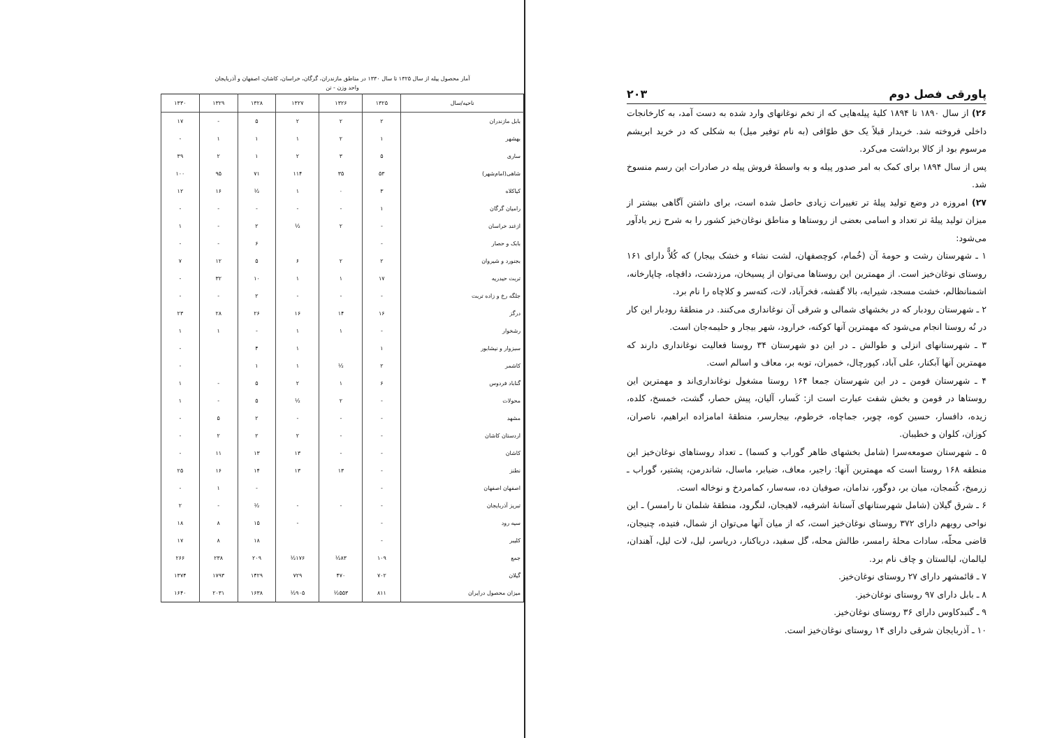آمار محصول پیله از سال ۱۳۲۵ تا سال ۱۳۳۰ در مناطق مازندران، گرگان، خراسان، کاشان، اصفهان و آذربایجان
واحد وزن - تن
| ناحیه/سال | ۱۳۲۵ | ۱۳۲۶ | ۱۳۲۷ | ۱۳۲۸ | ۱۳۲۹ | ۱۳۳۰ |
| --- | --- | --- | --- | --- | --- | --- |
| بابل مازندران | ۲ | ۲ | ۲ | ۵ | - | ۱۷ |
| بهشهر | ۱ | ۲ | ۱ | ۱ | ۱ | - |
| ساری | ۵ | ۳ | ۲ | ۱ | ۲ | ۳۹ |
| شاهی(امام‌شهر) | ۵۳ | ۳۵ | ۱۱۴ | ۷۱ | ۹۵ | ۱۰۰ |
| کیاکلاه | ۳ | ۰ | ۱ | ½ | ۱۶ | ۱۲ |
| رامیان گرگان | ۱ | - | - | - | - | - |
| ازغند خراسان | - | ۲ | ½ | ۲ | - | ۱ |
| بابک و حصار | - | | | ۶ | - | - |
| بجنورد و شیروان | ۲ | ۲ | ۶ | ۵ | ۱۲ | ۷ |
| تربت حیدریه | ۱۷ | ۱ | ۱ | ۱۰ | ۳۲ | - |
| جلگه رخ و زاده تربت | - | - | - | ۲ | - | - |
| درگز | ۱۶ | ۱۴ | ۱۶ | ۲۶ | ۲۸ | ۲۳ |
| رشخوار | - | ۱ | ۱ | - | ۱ | ۱ |
| سبزوار و نیشابور | ۱ | | ۱ | ۴ | | - |
| کاشمر | ۲ | ½ | ۱ | ۱ | | - |
| گناباد فردوس | ۶ | ۱ | ۲ | ۵ | - | ۱ |
| محولات | - | ۲ | ½ | ۵ | - | ۱ |
| مشهد | - | - | - | ۲ | ۵ | - |
| اردستان کاشان | - | - | ۲ | ۲ | ۲ | - |
| کاشان | - | - | ۱۳ | ۱۳ | ۱۱ | - |
| نطنز | - | ۱۳ | ۱۳ | ۱۴ | ۱۶ | ۲۵ |
| اصفهان اصفهان | - | | | - | ۱ | - |
| تبریز آذربایجان | - | - | - | ½ | - | ۲ |
| سیه رود | - | | - | ۱۵ | ۸ | ۱۸ |
| کلیبر | - | | | ۱۸ | ۸ | ۱۷ |
| جمع | ۱۰۹ | ۸۳½ | ۱۷۶½ | ۲۰۹ | ۲۳۸ | ۲۶۶ |
| گیلان | ۷۰۲ | ۴۷۰ | ۷۲۹ | ۱۴۲۹ | ۱۷۹۳ | ۱۳۷۴ |
| میزان محصول درایران | ۸۱۱ | ۵۵۳½ | ۹۰۵½ | ۱۶۳۸ | ۲۰۳۱ | ۱۶۴۰ |
پاورقی فصل دوم ۲۰۳
۲۶) از سال ۱۸۹۰ تا ۱۸۹۴ کلیهٔ پیله‌هایی که از تخم نوغانهای وارد شده به دست آمد، به کارخانجات داخلی فروخته شد. خریدار قبلاً یک حق طوّافی (به نام توفیر میل) به شکلی که در خرید ابریشم مرسوم بود از کالا برداشت می‌کرد.
پس از سال ۱۸۹۴ برای کمک به امر صدور پیله و به واسطهٔ فروش پیله در صادرات این رسم منسوخ شد.
۲۷) امروزه در وضع تولید پیلهٔ تر تغییرات زیادی حاصل شده است، برای داشتن آگاهی بیشتر از میزان تولید پیلهٔ تر تعداد و اسامی بعضی از روستاها و مناطق نوغان‌خیز کشور را به شرح زیر یادآور می‌شود:
۱ ـ شهرستان رشت و حومهٔ آن (خُمام، کوچصفهان، لشت نشاء و خشک بیجار) که کُلاًّ دارای ۱۶۱ روستای نوغان‌خیز است. از مهمترین این روستاها می‌توان از پسیخان، مرزدشت، دافچاه، چاپارخانه، اشمنانظالم، خشت مسجد، شیرایه، بالا گفشه، فخرآباد، لات، کته‌سر و کلاچاه را نام برد.
۲ ـ شهرستان رودبار که در بخشهای شمالی و شرقی آن نوغانداری می‌کنند. در منطقهٔ رودبار این کار در نُه روستا انجام می‌شود که مهمترین آنها کوکنه، خرارود، شهر بیجار و حلیمه‌جان است.
۳ ـ شهرستانهای انزلی و طوالش ـ در این دو شهرستان ۳۴ روستا فعالیت نوغانداری دارند که مهمترین آنها آبکنار، علی آباد، کپورچال، خمیران، توبه بر، معاف و اسالم است.
۴ ـ شهرستان فومن ـ در این شهرستان جمعا ۱۶۴ روستا مشغول نوغانداری‌اند و مهمترین این روستاها در فومن و بخش شفت عبارت است از: کَسار، آلیان، پیش حصار، گشت، خمسخ، کلده، زیده، دافسار، حسین کوه، چوبر، جماچاه، خرطوم، بیجارسر، منطقهٔ امامزاده ابراهیم، ناصران، کوزان، کلوان و خطیبان.
۵ ـ شهرستان صومعه‌سرا (شامل بخشهای طاهر گوراب و کسما) ـ تعداد روستاهای نوغان‌خیز این منطقه ۱۶۸ روستا است که مهمترین آنها: راجیر، معاف، ضیابر، ماسال، شاندرمن، پشتیر، گوراب ـ زرمیخ، کُتمجان، میان بر، دوگور، ندامان، صوفیان ده، سه‌سار، کمامردخ و نوخاله است.
۶ ـ شرق گیلان (شامل شهرستانهای آستانهٔ اشرفیه، لاهیجان، لنگرود، منطقهٔ شلمان تا رامسر) ـ این نواحی رویهم دارای ۳۷۲ روستای نوغان‌خیز است، که از میان آنها می‌توان از شمال، فتیده، چنیجان، قاضی محلّه، سادات محلهٔ رامسر، طالش محله، گل سفید، دریاکنار، دریاسر، لیل، لات لیل، آهندان، لیالمان، لیالستان و چاف نام برد.
۷ ـ قائمشهر دارای ۲۷ روستای نوغان‌خیز.
۸ ـ بابل دارای ۹۷ روستای نوغان‌خیز.
۹ ـ گنبدکاوس دارای ۳۶ روستای نوغان‌خیز.
۱۰ ـ آذربایجان شرقی دارای ۱۴ روستای نوغان‌خیز است.